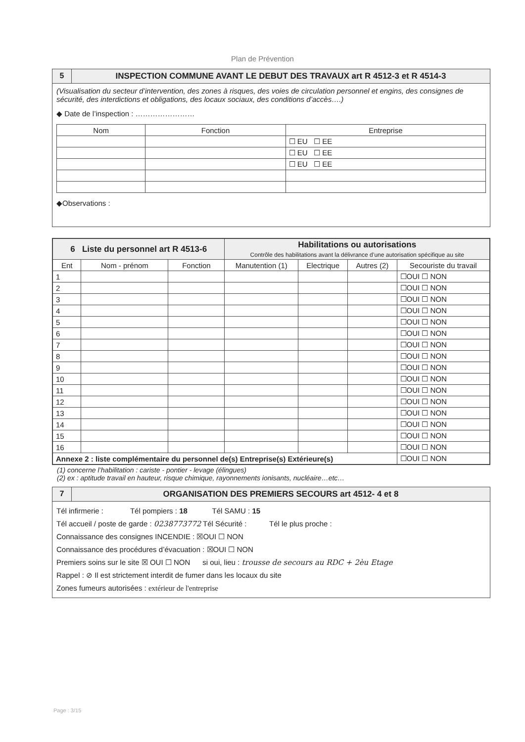Plan de Prévention
5 INSPECTION COMMUNE AVANT LE DEBUT DES TRAVAUX art R 4512-3 et R 4514-3
(Visualisation du secteur d’intervention, des zones à risques, des voies de circulation personnel et engins, des consignes de sécurité, des interdictions et obligations, des locaux sociaux, des conditions d’accès….)
◆ Date de l’inspection : ……………………
| Nom | Fonction | Entreprise |
| --- | --- | --- |
| | | ☐ EU ☐ EE |
| | | ☐ EU ☐ EE |
| | | ☐ EU ☐ EE |
◆Observations :
| 6 Liste du personnel art R 4513-6 | | | Habilitations ou autorisations Contrôle des habilitations avant la délivrance d’une autorisation spécifique au site | | | |
| --- | --- | --- | --- | --- | --- | --- |
| Ent | Nom - prénom | Fonction | Manutention (1) | Electrique | Autres (2) | Secouriste du travail |
| 1 | | | | | | ☐OUI ☐ NON |
| 2 | | | | | | ☐OUI ☐ NON |
| 3 | | | | | | ☐OUI ☐ NON |
| 4 | | | | | | ☐OUI ☐ NON |
| 5 | | | | | | ☐OUI ☐ NON |
| 6 | | | | | | ☐OUI ☐ NON |
| 7 | | | | | | ☐OUI ☐ NON |
| 8 | | | | | | ☐OUI ☐ NON |
| 9 | | | | | | ☐OUI ☐ NON |
| 10 | | | | | | ☐OUI ☐ NON |
| 11 | | | | | | ☐OUI ☐ NON |
| 12 | | | | | | ☐OUI ☐ NON |
| 13 | | | | | | ☐OUI ☐ NON |
| 14 | | | | | | ☐OUI ☐ NON |
| 15 | | | | | | ☐OUI ☐ NON |
| 16 | | | | | | ☐OUI ☐ NON |
| Annexe 2 : liste complémentaire du personnel de(s) Entreprise(s) Extérieure(s) | | | | | | ☐OUI ☐ NON |
(1) concerne l’habilitation : cariste - pontier - levage (élingues)
(2) ex : aptitude travail en hauteur, risque chimique, rayonnements ionisants, nucléaire…etc…
7 ORGANISATION DES PREMIERS SECOURS art 4512- 4 et 8
Tél infirmerie : Tél pompiers : 18 Tél SAMU : 15
Tél accueil / poste de garde : 0238773772 Tél Sécurité : Tél le plus proche :
Connaissance des consignes INCENDIE : ☒OUI ☐ NON
Connaissance des procédures d’évacuation : ☒OUI ☐ NON
Premiers soins sur le site ☒ OUI ☐ NON si oui, lieu : trousse de secours au RDC + 2èu Etage
Rappel : ⊘ Il est strictement interdit de fumer dans les locaux du site
Zones fumeurs autorisées : extérieur de l'entreprise
Page : 3/15